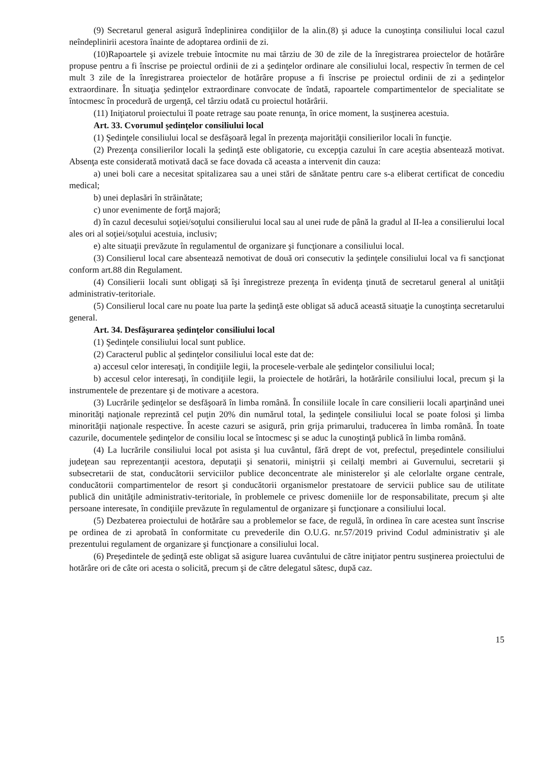(9) Secretarul general asigură îndeplinirea condiţiilor de la alin.(8) şi aduce la cunoştinţa consiliului local cazul neîndeplinirii acestora înainte de adoptarea ordinii de zi.
(10)Rapoartele şi avizele trebuie întocmite nu mai târziu de 30 de zile de la înregistrarea proiectelor de hotărâre propuse pentru a fi înscrise pe proiectul ordinii de zi a şedinţelor ordinare ale consiliului local, respectiv în termen de cel mult 3 zile de la înregistrarea proiectelor de hotărâre propuse a fi înscrise pe proiectul ordinii de zi a şedinţelor extraordinare. În situaţia şedinţelor extraordinare convocate de îndată, rapoartele compartimentelor de specialitate se întocmesc în procedură de urgenţă, cel târziu odată cu proiectul hotărârii.
(11) Iniţiatorul proiectului îl poate retrage sau poate renunţa, în orice moment, la susţinerea acestuia.
Art. 33. Cvorumul şedinţelor consiliului local
(1) Şedinţele consiliului local se desfăşoară legal în prezenţa majorităţii consilierilor locali în funcţie.
(2) Prezenţa consilierilor locali la şedinţă este obligatorie, cu excepţia cazului în care aceştia absentează motivat. Absenţa este considerată motivată dacă se face dovada că aceasta a intervenit din cauza:
a) unei boli care a necesitat spitalizarea sau a unei stări de sănătate pentru care s-a eliberat certificat de concediu medical;
b) unei deplasări în străinătate;
c) unor evenimente de forţă majoră;
d) în cazul decesului soţiei/soţului consilierului local sau al unei rude de până la gradul al II-lea a consilierului local ales ori al soţiei/soţului acestuia, inclusiv;
e) alte situaţii prevăzute în regulamentul de organizare şi funcţionare a consiliului local.
(3) Consilierul local care absentează nemotivat de două ori consecutiv la şedinţele consiliului local va fi sancţionat conform art.88 din Regulament.
(4) Consilierii locali sunt obligaţi să îşi înregistreze prezenţa în evidenţa ţinută de secretarul general al unităţii administrativ-teritoriale.
(5) Consilierul local care nu poate lua parte la şedinţă este obligat să aducă această situaţie la cunoştinţa secretarului general.
Art. 34. Desfăşurarea şedinţelor consiliului local
(1) Şedinţele consiliului local sunt publice.
(2) Caracterul public al şedinţelor consiliului local este dat de:
a) accesul celor interesaţi, în condiţiile legii, la procesele-verbale ale şedinţelor consiliului local;
b) accesul celor interesaţi, în condiţiile legii, la proiectele de hotărâri, la hotărârile consiliului local, precum şi la instrumentele de prezentare şi de motivare a acestora.
(3) Lucrările şedinţelor se desfăşoară în limba română. În consiliile locale în care consilierii locali aparţinând unei minorităţi naţionale reprezintă cel puţin 20% din numărul total, la şedinţele consiliului local se poate folosi şi limba minorităţii naţionale respective. În aceste cazuri se asigură, prin grija primarului, traducerea în limba română. În toate cazurile, documentele şedinţelor de consiliu local se întocmesc şi se aduc la cunoştinţă publică în limba română.
(4) La lucrările consiliului local pot asista şi lua cuvântul, fără drept de vot, prefectul, preşedintele consiliului judeţean sau reprezentanţii acestora, deputaţii şi senatorii, miniştrii şi ceilalţi membri ai Guvernului, secretarii şi subsecretarii de stat, conducătorii serviciilor publice deconcentrate ale ministerelor şi ale celorlalte organe centrale, conducătorii compartimentelor de resort şi conducătorii organismelor prestatoare de servicii publice sau de utilitate publică din unităţile administrativ-teritoriale, în problemele ce privesc domeniile lor de responsabilitate, precum şi alte persoane interesate, în condiţiile prevăzute în regulamentul de organizare şi funcţionare a consiliului local.
(5) Dezbaterea proiectului de hotărâre sau a problemelor se face, de regulă, în ordinea în care acestea sunt înscrise pe ordinea de zi aprobată în conformitate cu prevederile din O.U.G. nr.57/2019 privind Codul administrativ şi ale prezentului regulament de organizare şi funcţionare a consiliului local.
(6) Preşedintele de şedinţă este obligat să asigure luarea cuvântului de către iniţiator pentru susţinerea proiectului de hotărâre ori de câte ori acesta o solicită, precum şi de către delegatul sătesc, după caz.
15